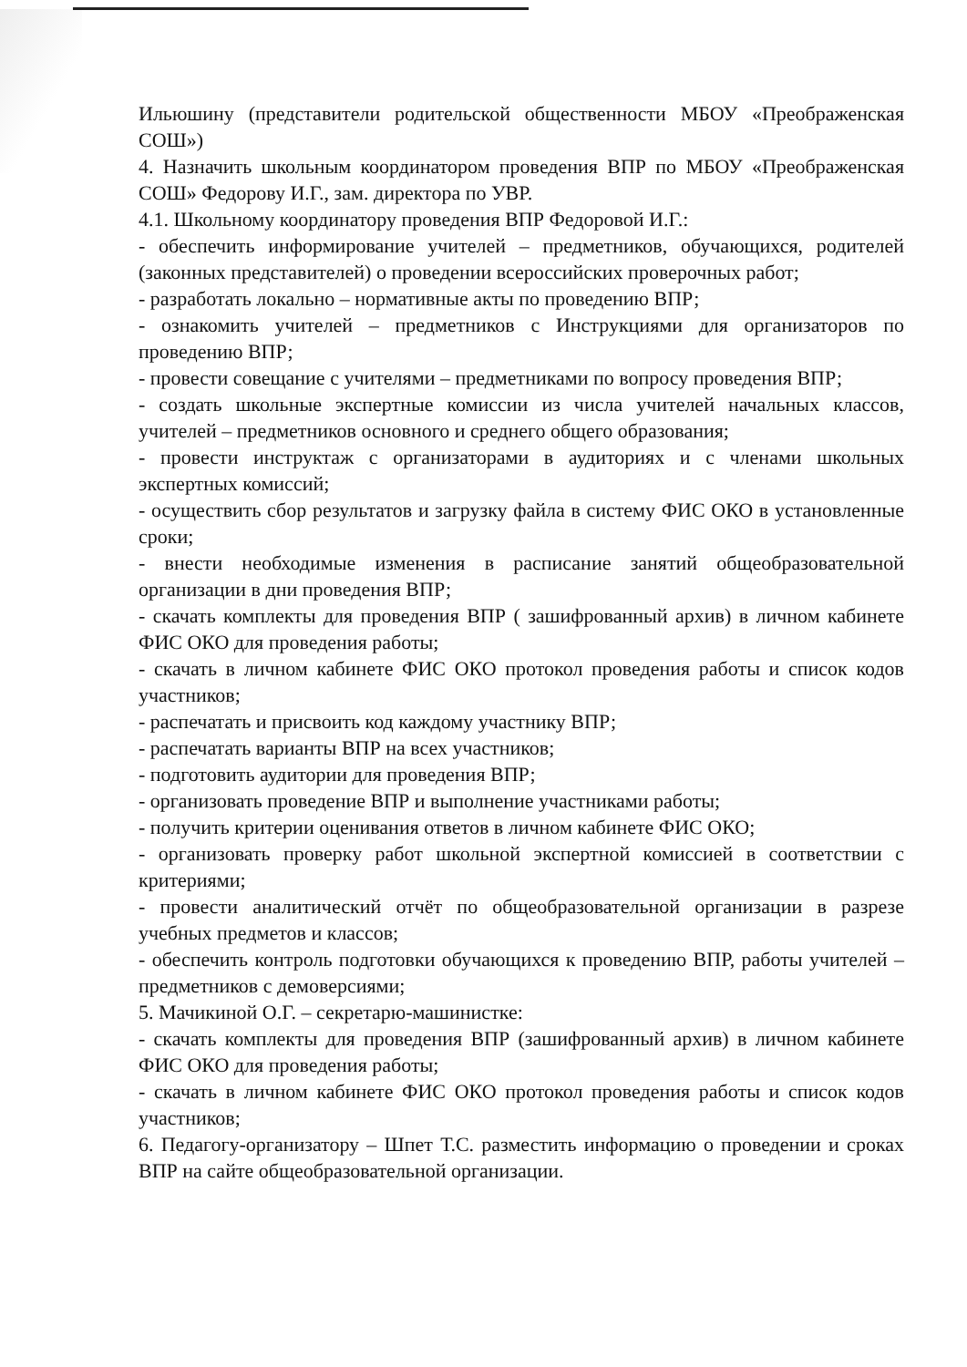Ильюшину (представители родительской общественности МБОУ «Преображенская СОШ»)
4. Назначить школьным координатором проведения ВПР по МБОУ «Преображенская СОШ» Федорову И.Г., зам. директора по УВР.
4.1. Школьному координатору проведения ВПР Федоровой И.Г.:
- обеспечить информирование учителей – предметников, обучающихся, родителей (законных представителей) о проведении всероссийских проверочных работ;
- разработать локально – нормативные акты по проведению ВПР;
- ознакомить учителей – предметников с Инструкциями для организаторов по проведению ВПР;
- провести совещание с учителями – предметниками по вопросу проведения ВПР;
- создать школьные экспертные комиссии из числа учителей начальных классов, учителей – предметников основного и среднего общего образования;
- провести инструктаж с организаторами в аудиториях и с членами школьных экспертных комиссий;
- осуществить сбор результатов и загрузку файла в систему ФИС ОКО в установленные сроки;
- внести необходимые изменения в расписание занятий общеобразовательной организации в дни проведения ВПР;
- скачать комплекты для проведения ВПР ( зашифрованный архив) в личном кабинете ФИС ОКО для проведения работы;
- скачать в личном кабинете ФИС ОКО протокол проведения работы и список кодов участников;
- распечатать и присвоить код каждому участнику ВПР;
- распечатать варианты ВПР на всех участников;
- подготовить аудитории для проведения ВПР;
- организовать проведение ВПР и выполнение участниками работы;
- получить критерии оценивания ответов в личном кабинете ФИС ОКО;
- организовать проверку работ школьной экспертной комиссией в соответствии с критериями;
- провести аналитический отчёт по общеобразовательной организации в разрезе учебных предметов и классов;
- обеспечить контроль подготовки обучающихся к проведению ВПР, работы учителей – предметников с демоверсиями;
5. Мачикиной О.Г. – секретарю-машинистке:
- скачать комплекты для проведения ВПР (зашифрованный архив) в личном кабинете ФИС ОКО для проведения работы;
- скачать в личном кабинете ФИС ОКО протокол проведения работы и список кодов участников;
6. Педагогу-организатору – Шпет Т.С. разместить информацию о проведении и сроках ВПР на сайте общеобразовательной организации.